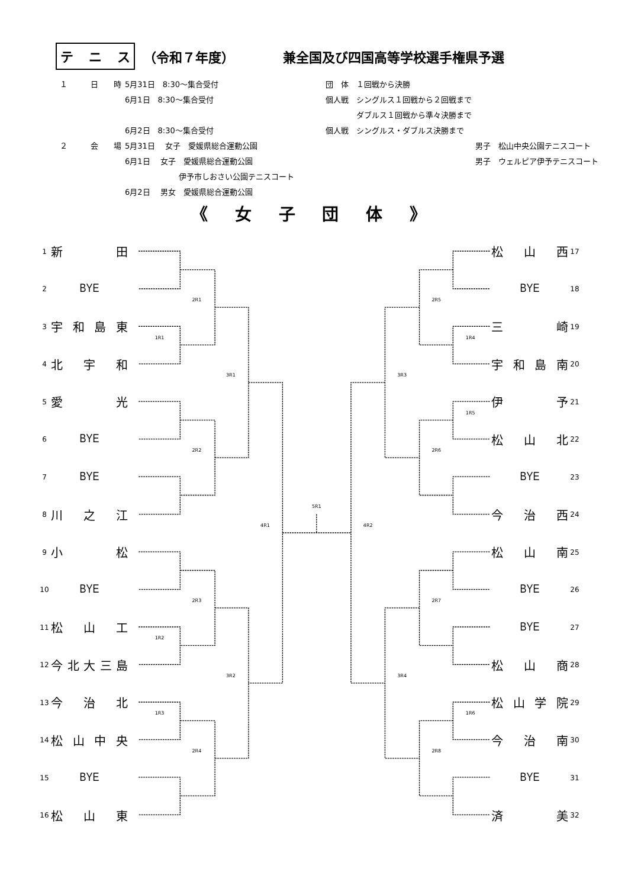テ　ニ　ス
（令和７年度） 兼全国及び四国高等学校選手権県予選
| １ 日 時 | 5月31日 8:30～集合受付 | 団 体 １回戦から決勝 | |
| | 6月1日 8:30～集合受付 | 個人戦 シングルス１回戦から２回戦まで | |
| | | ダブルス１回戦から準々決勝まで | |
| | 6月2日 8:30～集合受付 | 個人戦 シングルス・ダブルス決勝まで | |
| ２ 会 場 | 5月31日 女子 愛媛県総合運動公園 | | 男子 松山中央公園テニスコート |
| | 6月1日 女子 愛媛県総合運動公園 | | 男子 ウェルピア伊予テニスコート |
| | 伊予市しおさい公園テニスコート | | |
| | 6月2日 男女 愛媛県総合運動公園 | | |
《 女 子 団 体 》
1 新田
2 BYE
3 宇和島東
4 北宇和
5 愛光
6 BYE
7 BYE
8 川之江
9 小松
10 BYE
11 松山工
12 今北大三島
13 今治北
14 松山中央
15 BYE
16 松山東
松山西 17
BYE 18
三崎 19
宇和島南 20
伊予 21
松山北 22
BYE 23
今治西 24
松山南 25
BYE 26
BYE 27
松山商 28
松山学院 29
今治南 30
BYE 31
済美 32
2R1
1R1
3R1
2R2
4R1
5R1
4R2
2R3
1R2
3R2
1R3
2R4
2R5
1R4
3R3
1R5
2R6
2R7
3R4
1R6
2R8